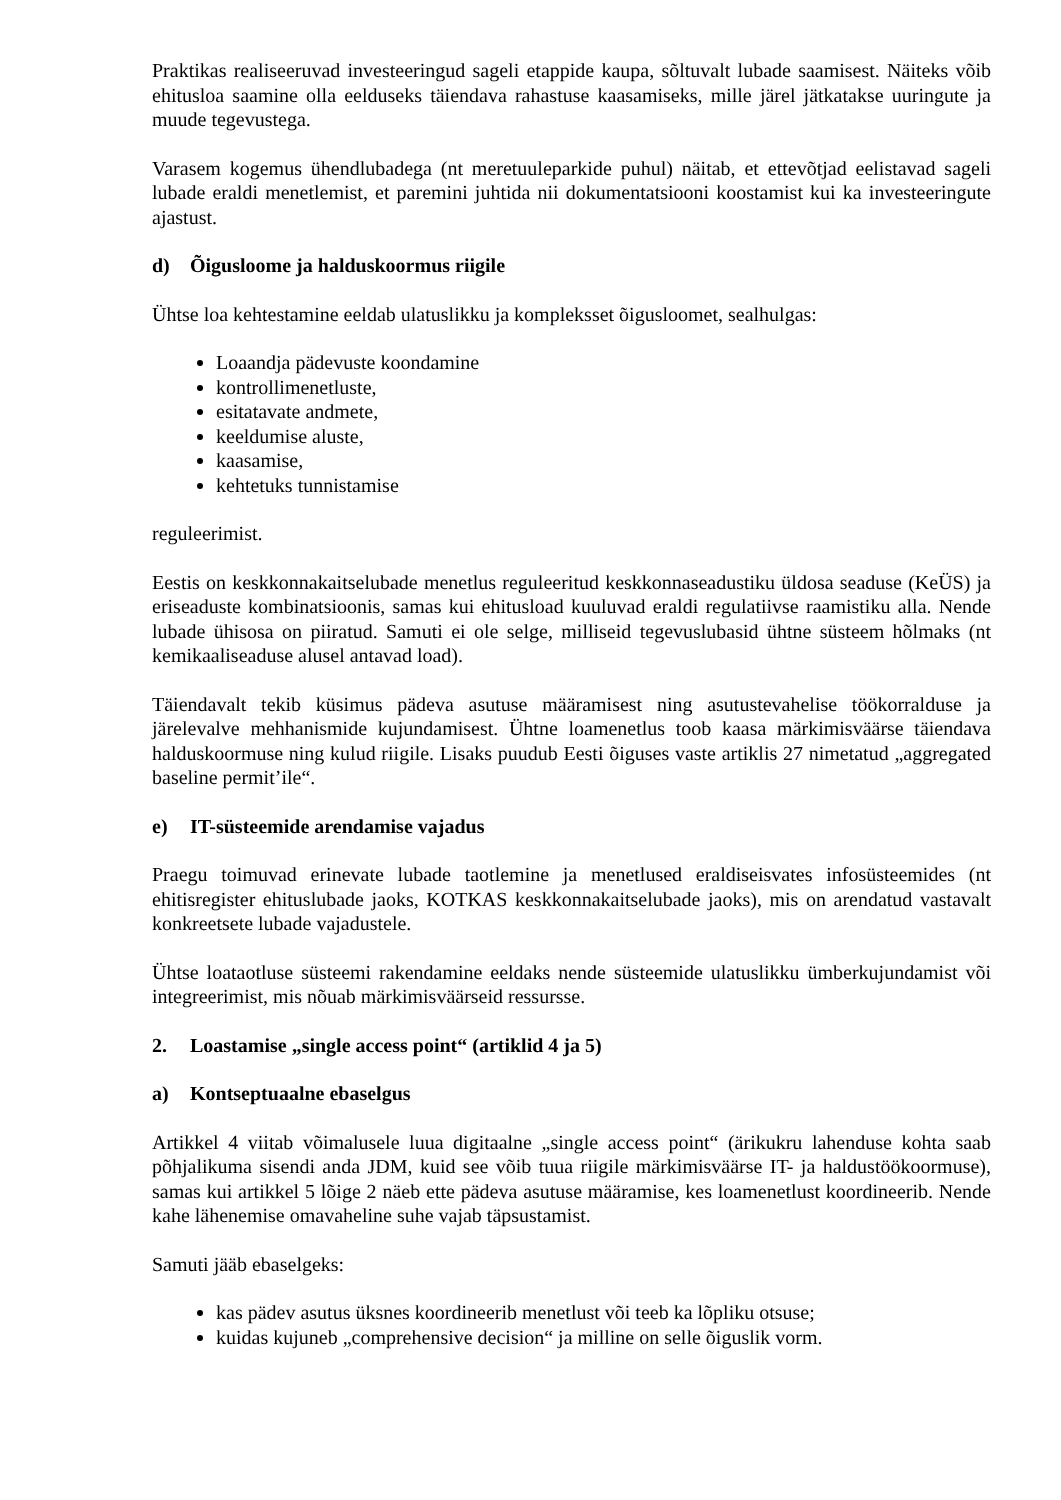Praktikas realiseeruvad investeeringud sageli etappide kaupa, sõltuvalt lubade saamisest. Näiteks võib ehitusloa saamine olla eelduseks täiendava rahastuse kaasamiseks, mille järel jätkatakse uuringute ja muude tegevustega.
Varasem kogemus ühendlubadega (nt meretuuleparkide puhul) näitab, et ettevõtjad eelistavad sageli lubade eraldi menetlemist, et paremini juhtida nii dokumentatsiooni koostamist kui ka investeeringute ajastust.
d) Õigusloome ja halduskoormus riigile
Ühtse loa kehtestamine eeldab ulatuslikku ja kompleksset õigusloomet, sealhulgas:
Loaandja pädevuste koondamine
kontrollimenetluste,
esitatavate andmete,
keeldumise aluste,
kaasamise,
kehtetuks tunnistamise
reguleerimist.
Eestis on keskkonnakaitselubade menetlus reguleeritud keskkonnaseadustiku üldosa seaduse (KeÜS) ja eriseaduste kombinatsioonis, samas kui ehitusload kuuluvad eraldi regulatiivse raamistiku alla. Nende lubade ühisosa on piiratud. Samuti ei ole selge, milliseid tegevuslubasid ühtne süsteem hõlmaks (nt kemikaaliseaduse alusel antavad load).
Täiendavalt tekib küsimus pädeva asutuse määramisest ning asutustevahelise töökorralduse ja järelevalve mehhanismide kujundamisest. Ühtne loamenetlus toob kaasa märkimisväärse täiendava halduskoormuse ning kulud riigile. Lisaks puudub Eesti õiguses vaste artiklis 27 nimetatud „aggregated baseline permit’ile“.
e) IT-süsteemide arendamise vajadus
Praegu toimuvad erinevate lubade taotlemine ja menetlused eraldiseisvates infosüsteemides (nt ehitisregister ehituslubade jaoks, KOTKAS keskkonnakaitselubade jaoks), mis on arendatud vastavalt konkreetsete lubade vajadustele.
Ühtse loataotluse süsteemi rakendamine eeldaks nende süsteemide ulatuslikku ümberkujundamist või integreerimist, mis nõuab märkimisväärseid ressursse.
2. Loastamise „single access point“ (artiklid 4 ja 5)
a) Kontseptuaalne ebaselgus
Artikkel 4 viitab võimalusele luua digitaalne „single access point“ (ärikukru lahenduse kohta saab põhjalikuma sisendi anda JDM, kuid see võib tuua riigile märkimisväärse IT- ja haldustöökoormuse), samas kui artikkel 5 lõige 2 näeb ette pädeva asutuse määramise, kes loamenetlust koordineerib. Nende kahe lähenemise omavaheline suhe vajab täpsustamist.
Samuti jääb ebaselgeks:
kas pädev asutus üksnes koordineerib menetlust või teeb ka lõpliku otsuse;
kuidas kujuneb „comprehensive decision“ ja milline on selle õiguslik vorm.